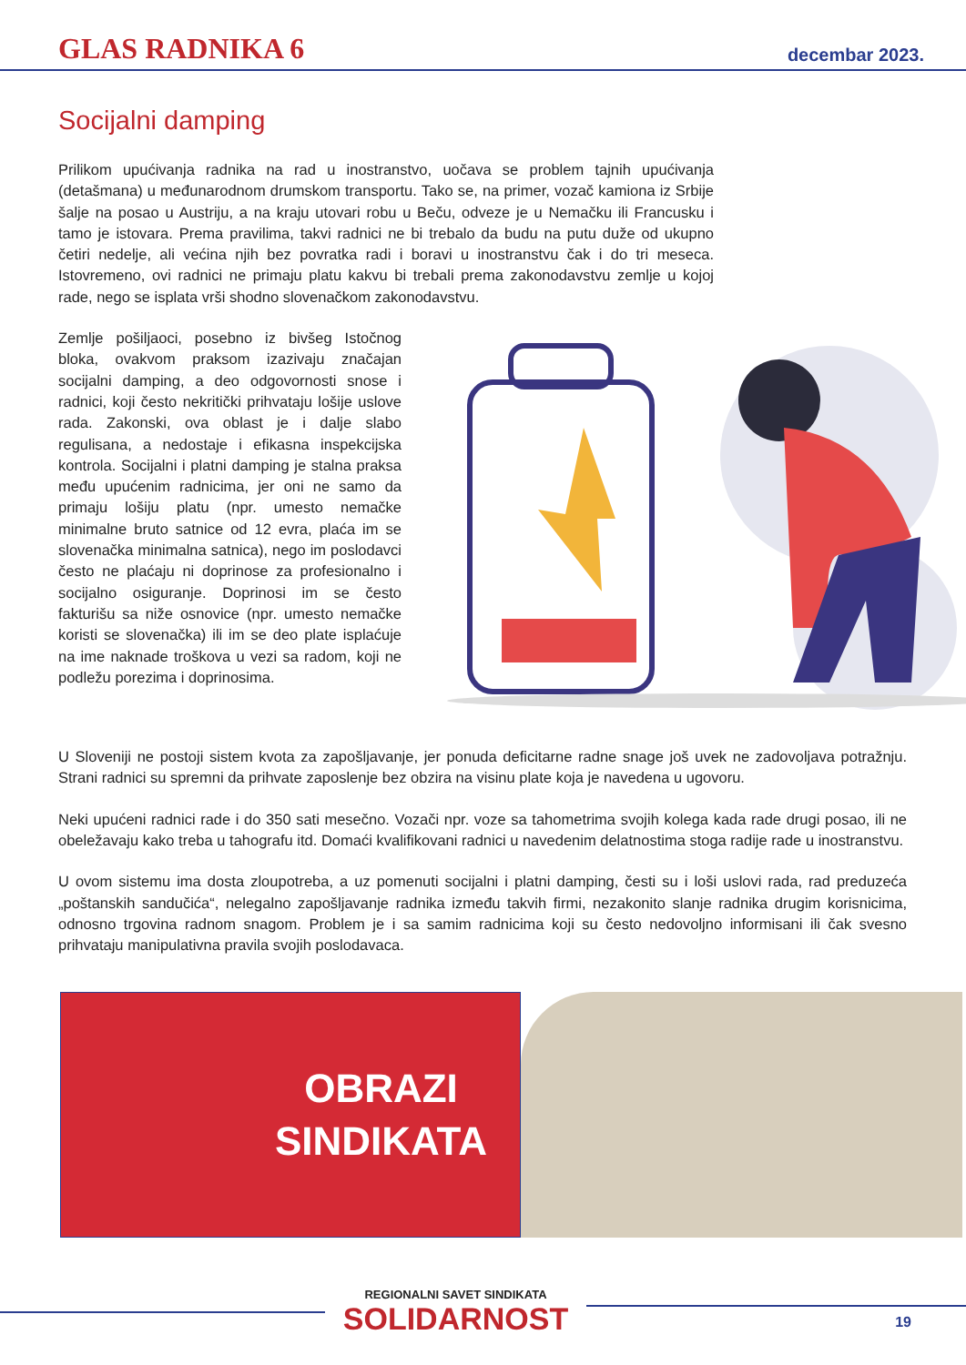GLAS RADNIKA 6 decembar 2023.
Socijalni damping
Prilikom upućivanja radnika na rad u inostranstvo, uočava se problem tajnih upućivanja (detašmana) u međunarodnom drumskom transportu. Tako se, na primer, vozač kamiona iz Srbije šalje na posao u Austriju, a na kraju utovari robu u Beču, odveze je u Nemačku ili Francusku i tamo je istovara. Prema pravilima, takvi radnici ne bi trebalo da budu na putu duže od ukupno četiri nedelje, ali većina njih bez povratka radi i boravi u inostranstvu čak i do tri meseca. Istovremeno, ovi radnici ne primaju platu kakvu bi trebali prema zakonodavstvu zemlje u kojoj rade, nego se isplata vrši shodno slovenačkom zakonodavstvu.
Zemlje pošiljaoci, posebno iz bivšeg Istočnog bloka, ovakvom praksom izazivaju značajan socijalni damping, a deo odgovornosti snose i radnici, koji često nekritički prihvataju lošije uslove rada. Zakonski, ova oblast je i dalje slabo regulisana, a nedostaje i efikasna inspekcijska kontrola. Socijalni i platni damping je stalna praksa među upućenim radnicima, jer oni ne samo da primaju lošiju platu (npr. umesto nemačke minimalne bruto satnice od 12 evra, plaća im se slovenačka minimalna satnica), nego im poslodavci često ne plaćaju ni doprinose za profesionalno i socijalno osiguranje. Doprinosi im se često fakturišu sa niže osnovice (npr. umesto nemačke koristi se slovenačka) ili im se deo plate isplaćuje na ime naknade troškova u vezi sa radom, koji ne podležu porezima i doprinosima.
U Sloveniji ne postoji sistem kvota za zapošljavanje, jer ponuda deficitarne radne snage još uvek ne zadovoljava potražnju. Strani radnici su spremni da prihvate zaposlenje bez obzira na visinu plate koja je navedena u ugovoru.
Neki upućeni radnici rade i do 350 sati mesečno. Vozači npr. voze sa tahometrima svojih kolega kada rade drugi posao, ili ne obeležavaju kako treba u tahografu itd. Domaći kvalifikovani radnici u navedenim delatnostima stoga radije rade u inostranstvu.
U ovom sistemu ima dosta zloupotreba, a uz pomenuti socijalni i platni damping, česti su i loši uslovi rada, rad preduzeća „poštanskih sandučića“, nelegalno zapošljavanje radnika između takvih firmi, nezakonito slanje radnika drugim korisnicima, odnosno trgovina radnom snagom. Problem je i sa samim radnicima koji su često nedovoljno informisani ili čak svesno prihvataju manipulativna pravila svojih poslodavaca.
OBRAZI
SINDIKATA
REGIONALNI SAVET SINDIKATA
SOLIDARNOST
19